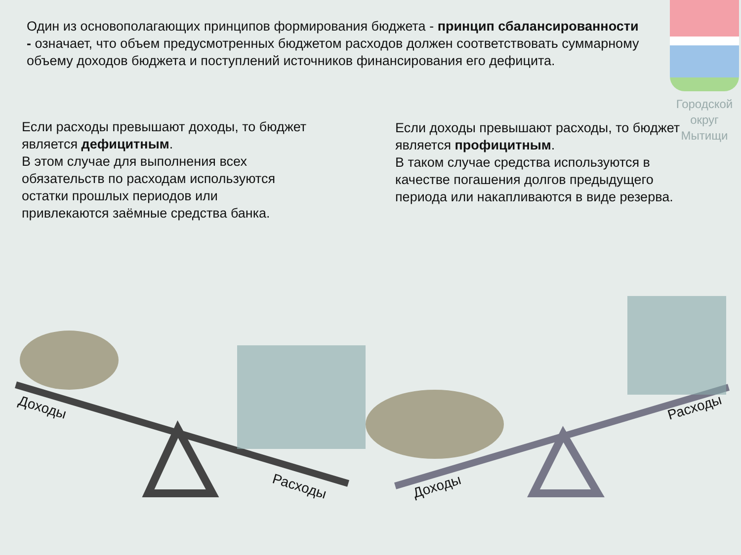Один из основополагающих принципов формирования бюджета - принцип сбалансированности - означает, что объем предусмотренных бюджетом расходов должен соответствовать суммарному объему доходов бюджета и поступлений источников финансирования его дефицита.
Городской округ Мытищи
Если расходы превышают доходы, то бюджет является дефицитным.
В этом случае для выполнения всех обязательств по расходам используются остатки прошлых периодов или привлекаются заёмные средства банка.
Если доходы превышают расходы, то бюджет является профицитным.
В таком случае средства используются в качестве погашения долгов предыдущего периода или накапливаются в виде резерва.
Доходы
Расходы Доходы
Расходы